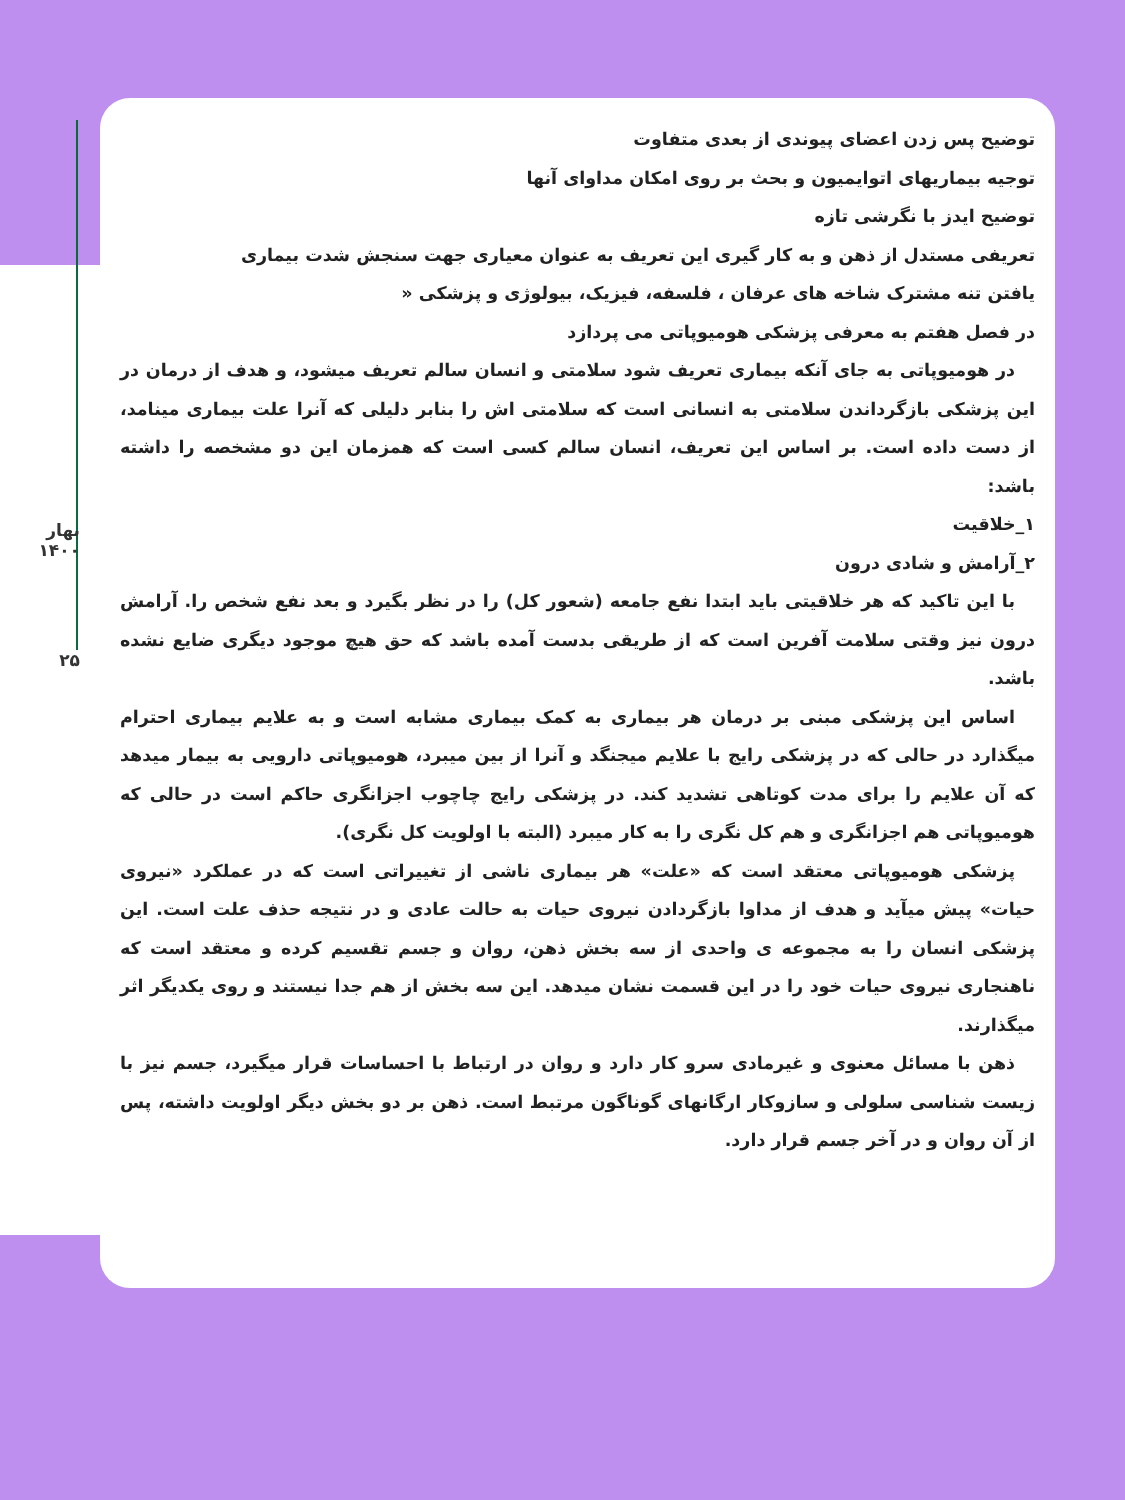بهار ۱۴۰۰
۲۵
توضیح پس زدن اعضای پیوندی از بعدی متفاوت
توجیه بیماریهای اتوایمیون و بحث بر روی امکان مداوای آنها
توضیح ایدز با نگرشی تازه
تعریفی مستدل از ذهن و به کار گیری این تعریف به عنوان معیاری جهت سنجش شدت بیماری
یافتن تنه مشترک شاخه های عرفان ، فلسفه، فیزیک، بیولوژی و پزشکی «
در فصل هفتم به معرفی پزشکی هومیوپاتی می پردازد
در هومیوپاتی به جای آنکه بیماری تعریف شود سلامتی و انسان سالم تعریف میشود، و هدف از درمان در این پزشکی بازگرداندن سلامتی به انسانی است که سلامتی اش را بنابر دلیلی که آنرا علت بیماری مینامد، از دست داده است. بر اساس این تعریف، انسان سالم کسی است که همزمان این دو مشخصه را داشته باشد:
۱_خلاقیت
۲_آرامش و شادی درون
با این تاکید که هر خلاقیتی باید ابتدا نفع جامعه (شعور کل) را در نظر بگیرد و بعد نفع شخص را. آرامش درون نیز وقتی سلامت آفرین است که از طریقی بدست آمده باشد که حق هیچ موجود دیگری ضایع نشده باشد.
اساس این پزشکی مبنی بر درمان هر بیماری به کمک بیماری مشابه است و به علایم بیماری احترام میگذارد در حالی که در پزشکی رایج با علایم میجنگد و آنرا از بین میبرد، هومیوپاتی دارویی به بیمار میدهد که آن علایم را برای مدت کوتاهی تشدید کند. در پزشکی رایج چاچوب اجزانگری حاکم است در حالی که هومیوپاتی هم اجزانگری و هم کل نگری را به کار میبرد (البته با اولویت کل نگری).
پزشکی هومیوپاتی معتقد است که «علت» هر بیماری ناشی از تغییراتی است که در عملکرد «نیروی حیات» پیش میآید و هدف از مداوا بازگردادن نیروی حیات به حالت عادی و در نتیجه حذف علت است. این پزشکی انسان را به مجموعه ی واحدی از سه بخش ذهن، روان و جسم تقسیم کرده و معتقد است که ناهنجاری نیروی حیات خود را در این قسمت نشان میدهد. این سه بخش از هم جدا نیستند و روی یکدیگر اثر میگذارند.
ذهن با مسائل معنوی و غیرمادی سرو کار دارد و روان در ارتباط با احساسات قرار میگیرد، جسم نیز با زیست شناسی سلولی و سازوکار ارگانهای گوناگون مرتبط است. ذهن بر دو بخش دیگر اولویت داشته، پس از آن روان و در آخر جسم قرار دارد.